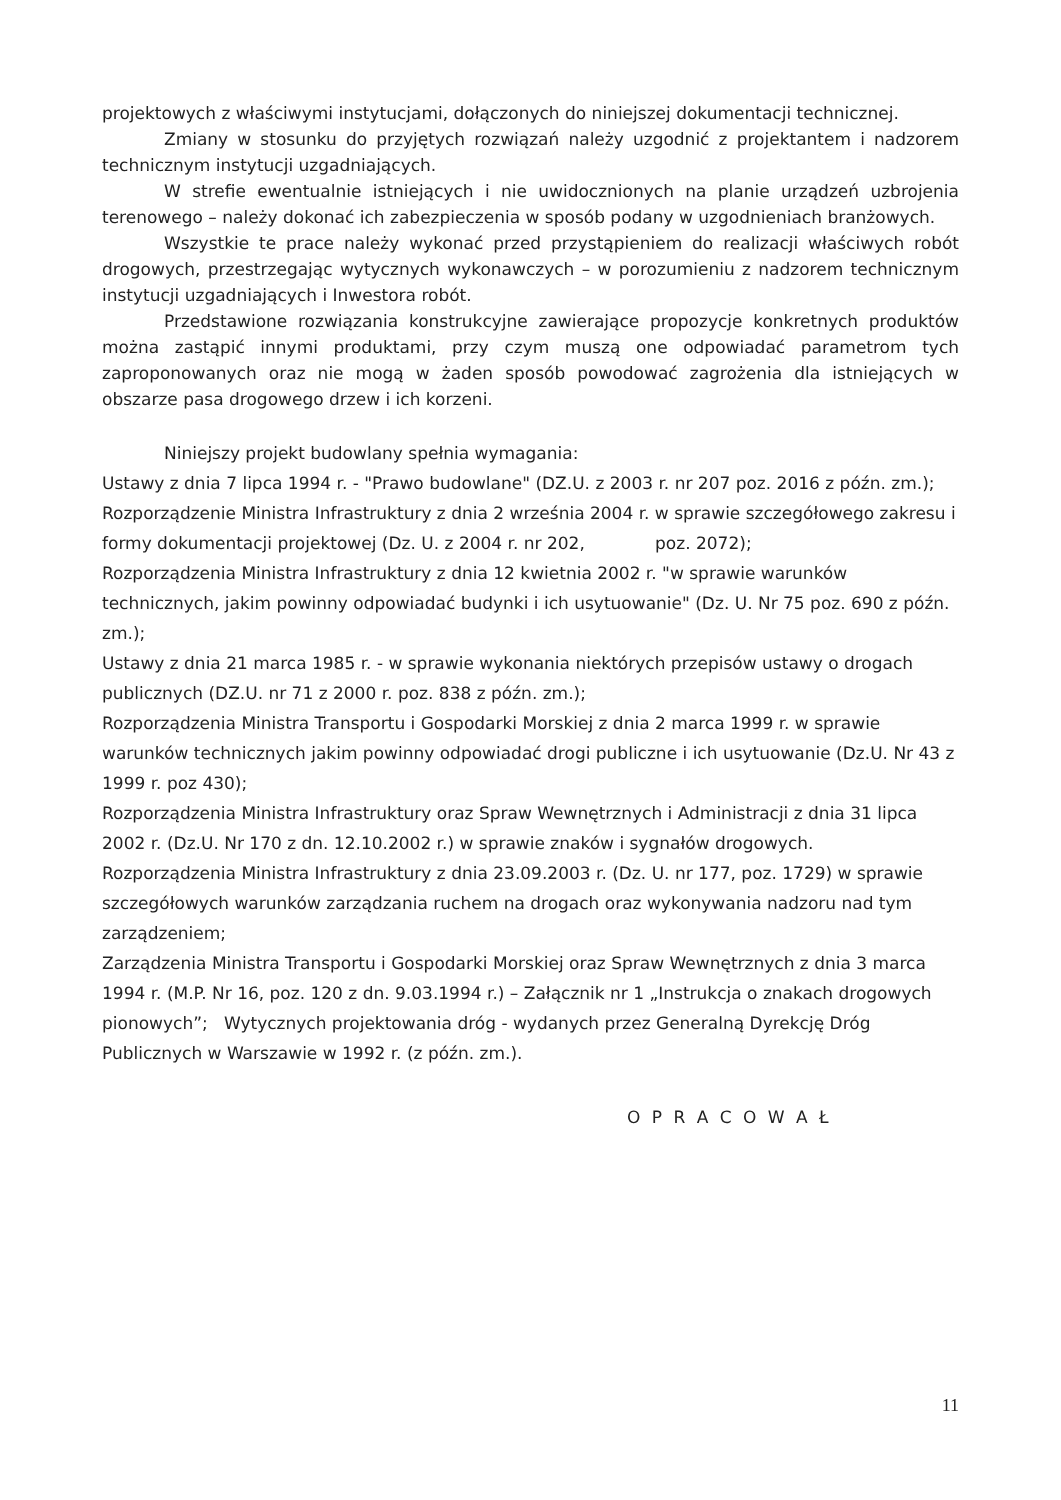projektowych z właściwymi instytucjami, dołączonych do niniejszej dokumentacji technicznej.
Zmiany w stosunku do przyjętych rozwiązań należy uzgodnić z projektantem i nadzorem technicznym instytucji uzgadniających.
W strefie ewentualnie istniejących i nie uwidocznionych na planie urządzeń uzbrojenia terenowego – należy dokonać ich zabezpieczenia w sposób podany w uzgodnieniach branżowych.
Wszystkie te prace należy wykonać przed przystąpieniem do realizacji właściwych robót drogowych, przestrzegając wytycznych wykonawczych – w porozumieniu z nadzorem technicznym instytucji uzgadniających i Inwestora robót.
Przedstawione rozwiązania konstrukcyjne zawierające propozycje konkretnych produktów można zastąpić innymi produktami, przy czym muszą one odpowiadać parametrom tych zaproponowanych oraz nie mogą w żaden sposób powodować zagrożenia dla istniejących w obszarze pasa drogowego drzew i ich korzeni.
Niniejszy projekt budowlany spełnia wymagania:
Ustawy z dnia 7 lipca 1994 r. - "Prawo budowlane" (DZ.U. z 2003 r. nr 207 poz. 2016 z późn. zm.);
Rozporządzenie Ministra Infrastruktury z dnia 2 września 2004 r. w sprawie szczegółowego zakresu i formy dokumentacji projektowej (Dz. U. z 2004 r. nr 202, poz. 2072);
Rozporządzenia Ministra Infrastruktury z dnia 12 kwietnia 2002 r. "w sprawie warunków technicznych, jakim powinny odpowiadać budynki i ich usytuowanie" (Dz. U. Nr 75 poz. 690 z późn. zm.);
Ustawy z dnia 21 marca 1985 r. - w sprawie wykonania niektórych przepisów ustawy o drogach publicznych (DZ.U. nr 71 z 2000 r. poz. 838 z późn. zm.);
Rozporządzenia Ministra Transportu i Gospodarki Morskiej z dnia 2 marca 1999 r. w sprawie warunków technicznych jakim powinny odpowiadać drogi publiczne i ich usytuowanie (Dz.U. Nr 43 z 1999 r. poz 430);
Rozporządzenia Ministra Infrastruktury oraz Spraw Wewnętrznych i Administracji z dnia 31 lipca 2002 r. (Dz.U. Nr 170 z dn. 12.10.2002 r.) w sprawie znaków i sygnałów drogowych.
Rozporządzenia Ministra Infrastruktury z dnia 23.09.2003 r. (Dz. U. nr 177, poz. 1729) w sprawie szczegółowych warunków zarządzania ruchem na drogach oraz wykonywania nadzoru nad tym zarządzeniem;
Zarządzenia Ministra Transportu i Gospodarki Morskiej oraz Spraw Wewnętrznych z dnia 3 marca 1994 r. (M.P. Nr 16, poz. 120 z dn. 9.03.1994 r.) – Załącznik nr 1 „Instrukcja o znakach drogowych pionowych”; Wytycznych projektowania dróg - wydanych przez Generalną Dyrekcję Dróg Publicznych w Warszawie w 1992 r. (z późn. zm.).
O P R A C O W A Ł
11